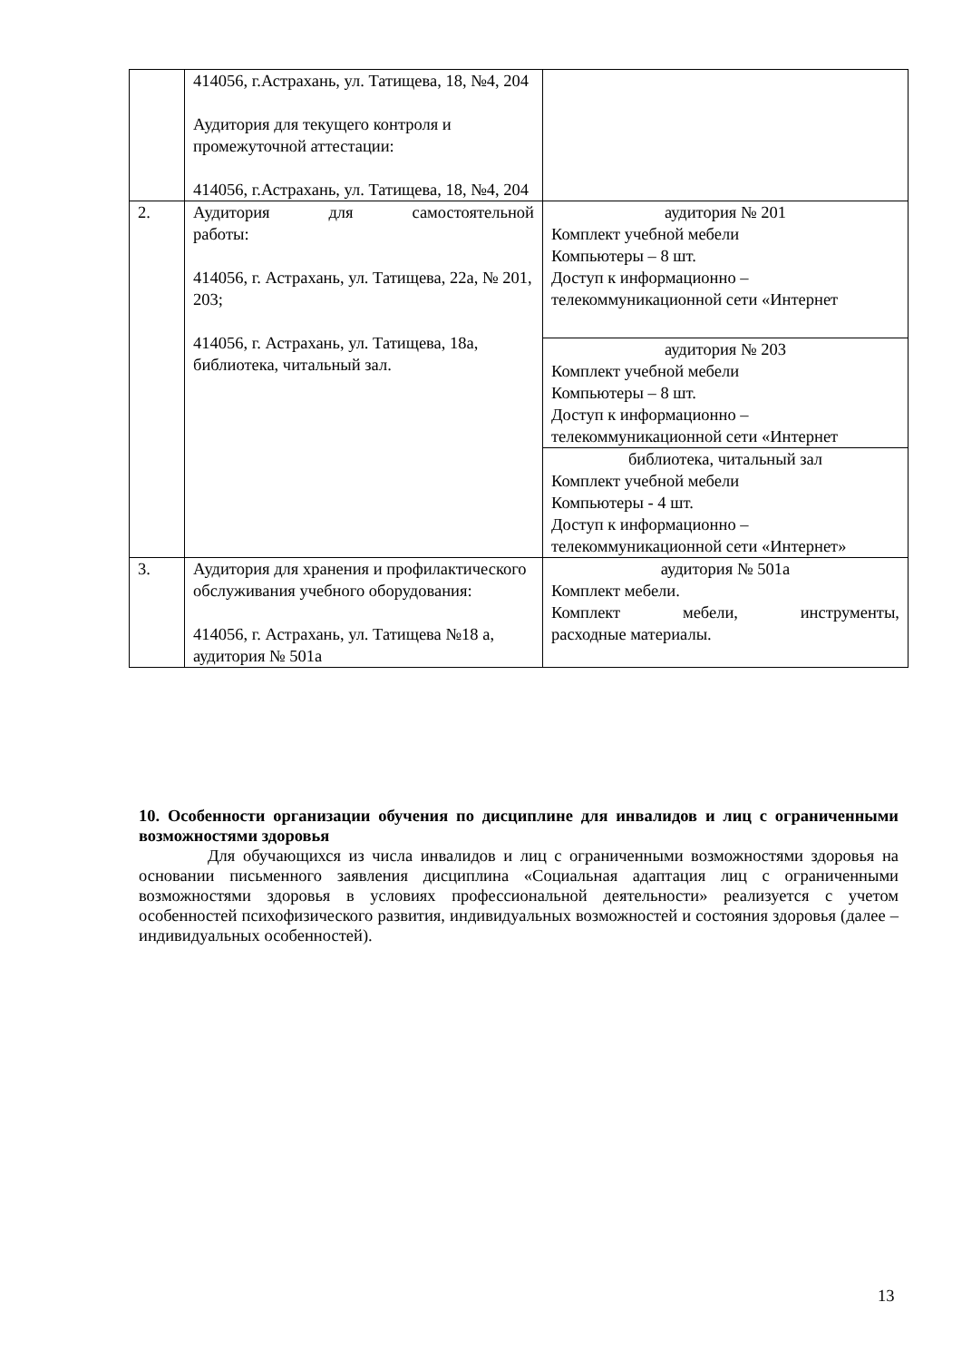| | 414056, г.Астрахань, ул. Татищева, 18, №4, 204 Аудитория для текущего контроля и промежуточной аттестации: 414056, г.Астрахань, ул. Татищева, 18, №4, 204 | |
| 2. | Аудитория для самостоятельной работы: 414056, г. Астрахань, ул. Татищева, 22а, № 201, 203; 414056, г. Астрахань, ул. Татищева, 18а, библиотека, читальный зал. | аудитория № 201 Комплект учебной мебели Компьютеры – 8 шт. Доступ к информационно – телекоммуникационной сети «Интернет |
| | | аудитория № 203 Комплект учебной мебели Компьютеры – 8 шт. Доступ к информационно – телекоммуникационной сети «Интернет |
| | | библиотека, читальный зал Комплект учебной мебели Компьютеры - 4 шт. Доступ к информационно – телекоммуникационной сети «Интернет» |
| 3. | Аудитория для хранения и профилактического обслуживания учебного оборудования: 414056, г. Астрахань, ул. Татищева №18 а, аудитория № 501а | аудитория № 501а Комплект мебели. Комплект мебели, инструменты, расходные материалы. |
10. Особенности организации обучения по дисциплине для инвалидов и лиц с ограниченными возможностями здоровья
Для обучающихся из числа инвалидов и лиц с ограниченными возможностями здоровья на основании письменного заявления дисциплина «Социальная адаптация лиц с ограниченными возможностями здоровья в условиях профессиональной деятельности» реализуется с учетом особенностей психофизического развития, индивидуальных возможностей и состояния здоровья (далее – индивидуальных особенностей).
13